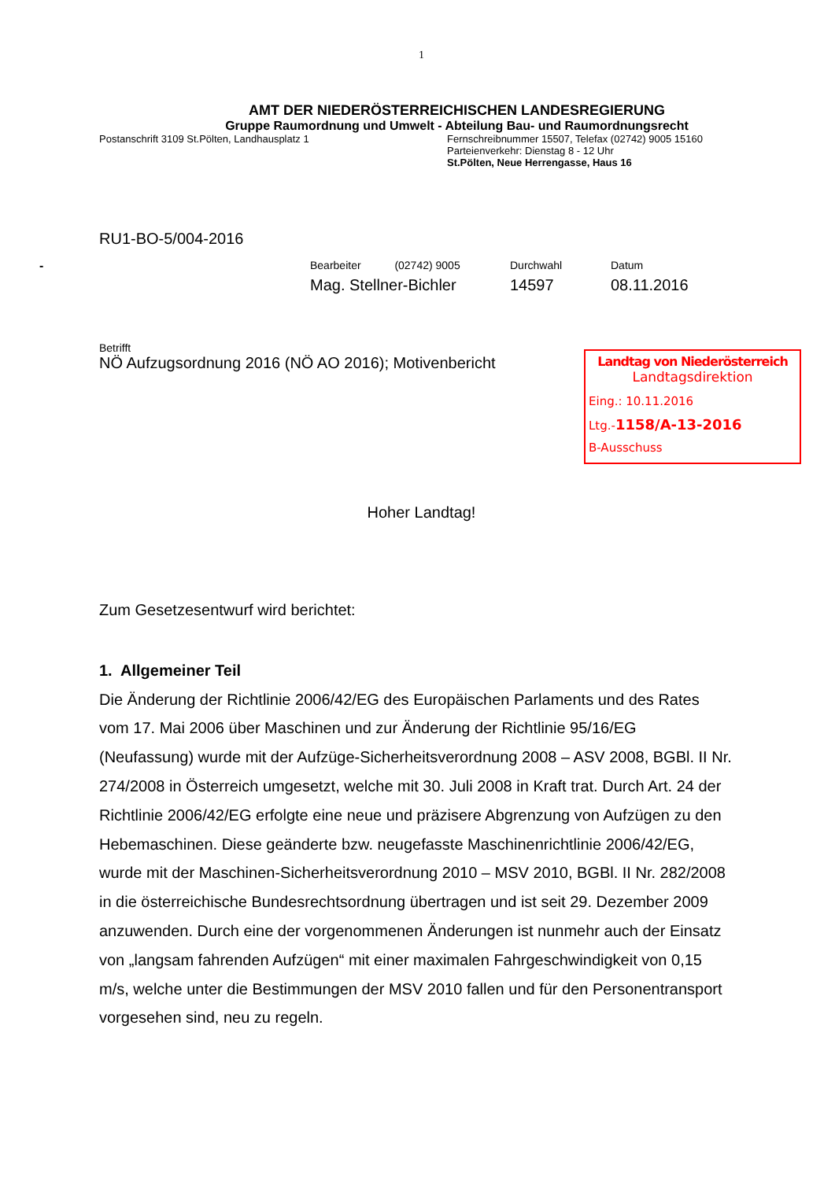1
AMT DER NIEDERÖSTERREICHISCHEN LANDESREGIERUNG
Gruppe Raumordnung und Umwelt - Abteilung Bau- und Raumordnungsrecht
Postanschrift 3109 St.Pölten, Landhausplatz 1 Fernschreibnummer 15507, Telefax (02742) 9005 15160
Parteienverkehr: Dienstag 8 - 12 Uhr
St.Pölten, Neue Herrengasse, Haus 16
RU1-BO-5/004-2016
- Bearbeiter (02742) 9005
Mag. Stellner-Bichler
Durchwahl
14597
Datum
08.11.2016
Betrifft
NÖ Aufzugsordnung 2016 (NÖ AO 2016); Motivenbericht
Landtag von Niederösterreich
Landtagsdirektion
Eing.: 10.11.2016
Ltg.-1158/A-13-2016
B-Ausschuss
Hoher Landtag!
Zum Gesetzesentwurf wird berichtet:
1. Allgemeiner Teil
Die Änderung der Richtlinie 2006/42/EG des Europäischen Parlaments und des Rates vom 17. Mai 2006 über Maschinen und zur Änderung der Richtlinie 95/16/EG (Neufassung) wurde mit der Aufzüge-Sicherheitsverordnung 2008 – ASV 2008, BGBl. II Nr. 274/2008 in Österreich umgesetzt, welche mit 30. Juli 2008 in Kraft trat. Durch Art. 24 der Richtlinie 2006/42/EG erfolgte eine neue und präzisere Abgrenzung von Aufzügen zu den Hebemaschinen. Diese geänderte bzw. neugefasste Maschinenrichtlinie 2006/42/EG, wurde mit der Maschinen-Sicherheitsverordnung 2010 – MSV 2010, BGBl. II Nr. 282/2008 in die österreichische Bundesrechtsordnung übertragen und ist seit 29. Dezember 2009 anzuwenden. Durch eine der vorgenommenen Änderungen ist nunmehr auch der Einsatz von „langsam fahrenden Aufzügen“ mit einer maximalen Fahrgeschwindigkeit von 0,15 m/s, welche unter die Bestimmungen der MSV 2010 fallen und für den Personentransport vorgesehen sind, neu zu regeln.